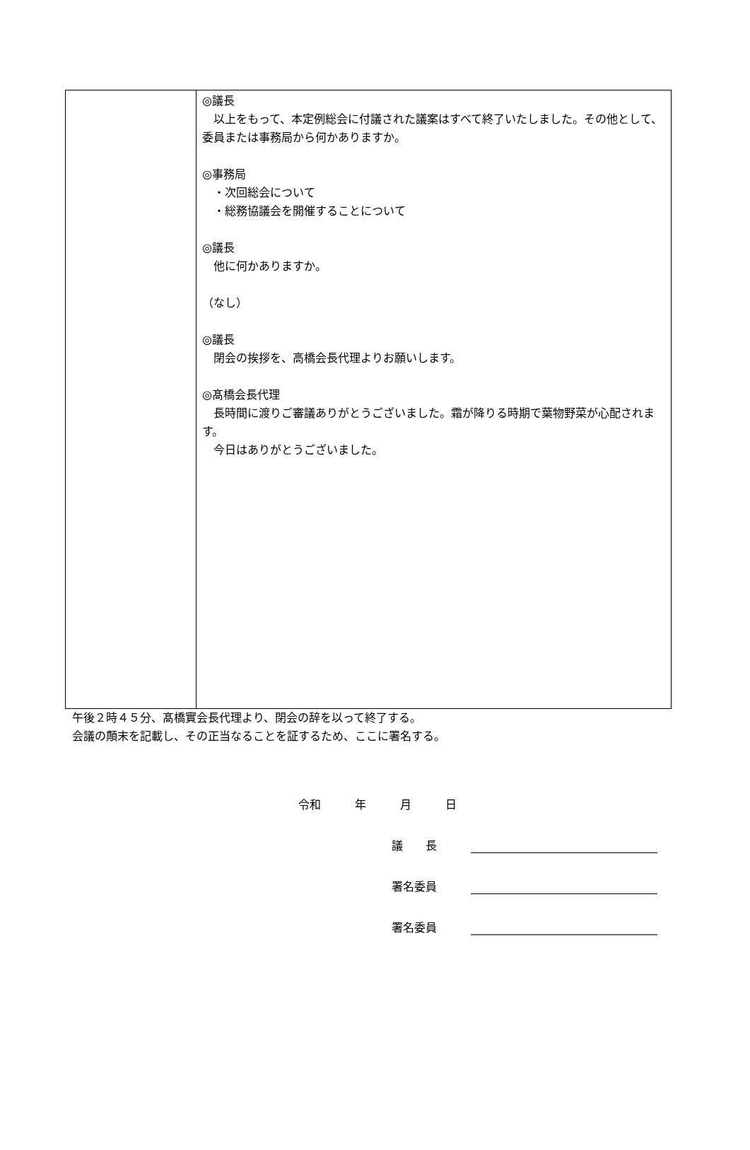| | ◎議長 以上をもって、本定例総会に付議された議案はすべて終了いたしました。その他として、委員または事務局から何かありますか。 ◎事務局 ・次回総会について ・総務協議会を開催することについて ◎議長 他に何かありますか。 （なし） ◎議長 閉会の挨拶を、高橋会長代理よりお願いします。 ◎髙橋会長代理 長時間に渡りご審議ありがとうございました。霜が降りる時期で葉物野菜が心配されます。 今日はありがとうございました。 |
午後２時４５分、髙橋實会長代理より、閉会の辞を以って終了する。
会議の顛末を記載し、その正当なることを証するため、ここに署名する。
令和　　　年　　　月　　　日
議　　長
署名委員
署名委員